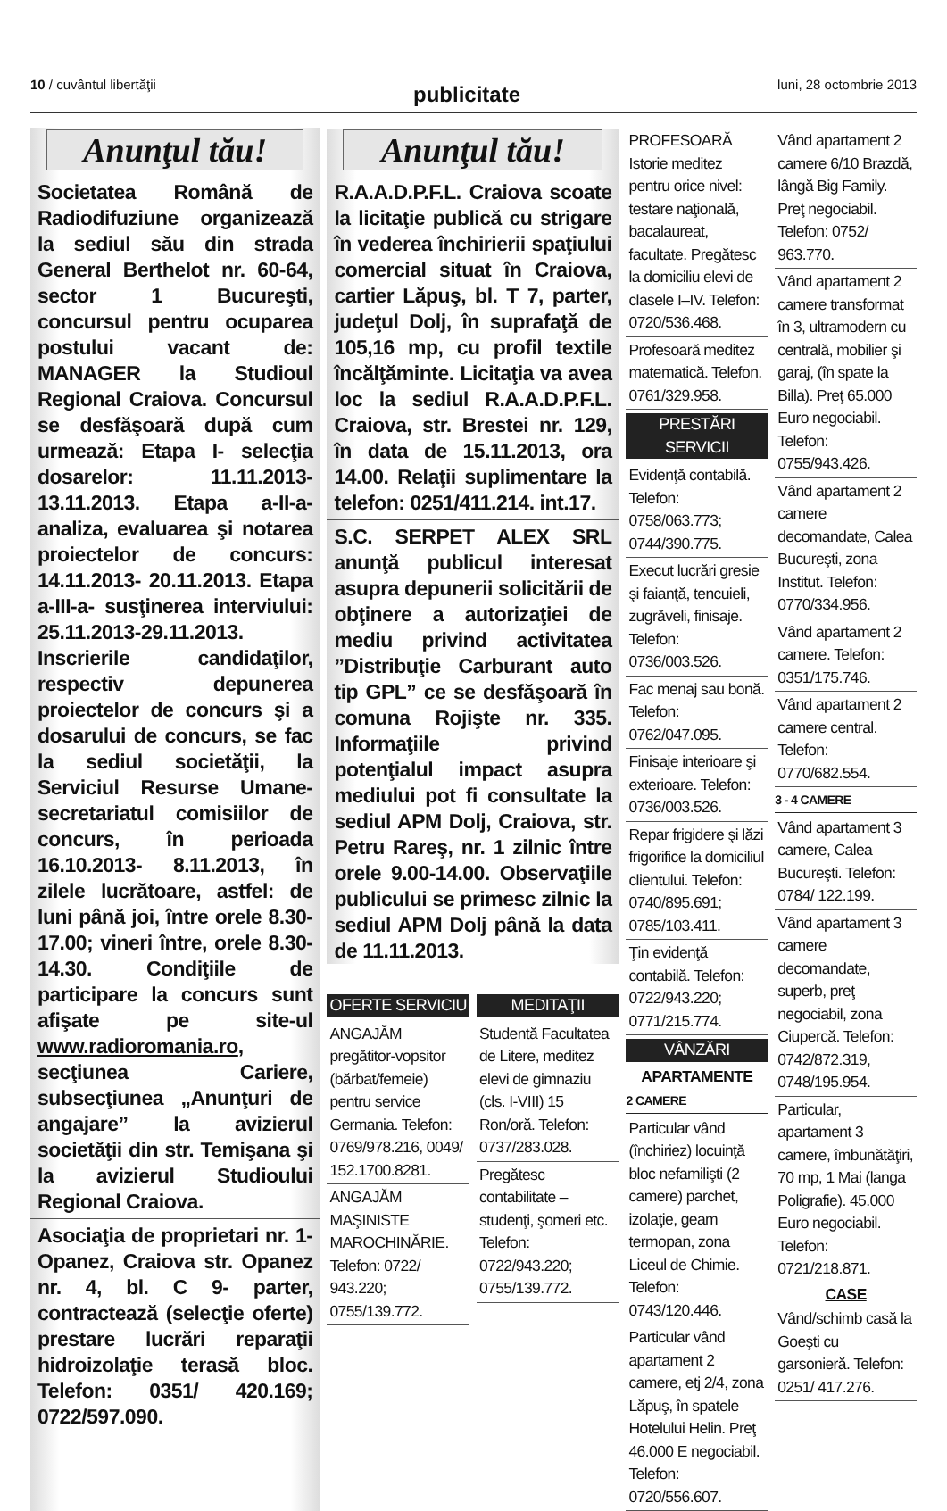10 / cuvântul libertăţii publicitate luni, 28 octombrie 2013
Anunţul tău!
Societatea Română de Radiodifuziune organizează la sediul său din strada General Berthelot nr. 60-64, sector 1 Bucureşti, concursul pentru ocuparea postului vacant de: MANAGER la Studioul Regional Craiova. Concursul se desfăşoară după cum urmează: Etapa I- selecţia dosarelor: 11.11.2013- 13.11.2013. Etapa a-II-a- analiza, evaluarea şi notarea proiectelor de concurs: 14.11.2013- 20.11.2013. Etapa a-III-a- susţinerea interviului: 25.11.2013-29.11.2013. Inscrierile candidaţilor, respectiv depunerea proiectelor de concurs şi a dosarului de concurs, se fac la sediul societăţii, la Serviciul Resurse Umane- secretariatul comisiilor de concurs, în perioada 16.10.2013- 8.11.2013, în zilele lucrătoare, astfel: de luni până joi, între orele 8.30-17.00; vineri între, orele 8.30-14.30. Condiţiile de participare la concurs sunt afişate pe site-ul www.radioromania.ro, secţiunea Cariere, subsecţiunea „Anunţuri de angajare” la avizierul societăţii din str. Temişana şi la avizierul Studioului Regional Craiova.
Asociaţia de proprietari nr. 1-Opanez, Craiova str. Opanez nr. 4, bl. C 9- parter, contractează (selecţie oferte) prestare lucrări reparaţii hidroizolaţie terasă bloc. Telefon: 0351/ 420.169; 0722/597.090.
Anunţul tău!
R.A.A.D.P.F.L. Craiova scoate la licitaţie publică cu strigare în vederea închirierii spaţiului comercial situat în Craiova, cartier Lăpuş, bl. T 7, parter, judeţul Dolj, în suprafaţă de 105,16 mp, cu profil textile încălţăminte. Licitaţia va avea loc la sediul R.A.A.D.P.F.L. Craiova, str. Brestei nr. 129, în data de 15.11.2013, ora 14.00. Relaţii suplimentare la telefon: 0251/411.214. int.17.
S.C. SERPET ALEX SRL anunţă publicul interesat asupra depunerii solicitării de obţinere a autorizaţiei de mediu privind activitatea ”Distribuţie Carburant auto tip GPL” ce se desfăşoară în comuna Rojişte nr. 335. Informaţiile privind potenţialul impact asupra mediului pot fi consultate la sediul APM Dolj, Craiova, str. Petru Rareş, nr. 1 zilnic între orele 9.00-14.00. Observaţiile publicului se primesc zilnic la sediul APM Dolj până la data de 11.11.2013.
OFERTE SERVICIU
ANGAJĂM pregătitor-vopsitor (bărbat/femeie) pentru service Germania. Telefon: 0769/978.216, 0049/ 152.1700.8281.
ANGAJĂM MAŞINISTE MAROCHINĂRIE. Telefon: 0722/ 943.220; 0755/139.772.
MEDITAŢII
Studentă Facultatea de Litere, meditez elevi de gimnaziu (cls. I-VIII) 15 Ron/oră. Telefon: 0737/283.028.
Pregătesc contabilitate – studenţi, şomeri etc. Telefon: 0722/943.220; 0755/139.772.
PROFESOARĂ Istorie meditez pentru orice nivel: testare naţională, bacalaureat, facultate. Pregătesc la domiciliu elevi de clasele I–IV. Telefon: 0720/536.468.
Profesoară meditez matematică. Telefon. 0761/329.958.
PRESTĂRI SERVICII
Evidenţă contabilă. Telefon: 0758/063.773; 0744/390.775.
Execut lucrări gresie şi faianţă, tencuieli, zugrăveli, finisaje. Telefon: 0736/003.526.
Fac menaj sau bonă. Telefon: 0762/047.095.
Finisaje interioare şi exterioare. Telefon: 0736/003.526.
Repar frigidere şi lăzi frigorifice la domiciliul clientului. Telefon: 0740/895.691; 0785/103.411.
Ţin evidenţă contabilă. Telefon: 0722/943.220; 0771/215.774.
VÂNZĂRI
APARTAMENTE
2 CAMERE
Particular vând (închiriez) locuinţă bloc nefamilişti (2 camere) parchet, izolaţie, geam termopan, zona Liceul de Chimie. Telefon: 0743/120.446.
Particular vând apartament 2 camere, etj 2/4, zona Lăpuş, în spatele Hotelului Helin. Preţ 46.000 E negociabil. Telefon: 0720/556.607.
Vând apartament 2 camere 6/10 Brazdă, lângă Big Family. Preţ negociabil. Telefon: 0752/ 963.770.
Vând apartament 2 camere transformat în 3, ultramodern cu centrală, mobilier şi garaj, (în spate la Billa). Preţ 65.000 Euro negociabil. Telefon: 0755/943.426.
Vând apartament 2 camere decomandate, Calea Bucureşti, zona Institut. Telefon: 0770/334.956.
Vând apartament 2 camere. Telefon: 0351/175.746.
Vând apartament 2 camere central. Telefon: 0770/682.554.
3 - 4 CAMERE
Vând apartament 3 camere, Calea Bucureşti. Telefon: 0784/ 122.199.
Vând apartament 3 camere decomandate, superb, preţ negociabil, zona Ciupercă. Telefon: 0742/872.319, 0748/195.954.
Particular, apartament 3 camere, îmbunătăţiri, 70 mp, 1 Mai (langa Poligrafie). 45.000 Euro negociabil. Telefon: 0721/218.871.
CASE
Vând/schimb casă la Goeşti cu garsonieră. Telefon: 0251/ 417.276.